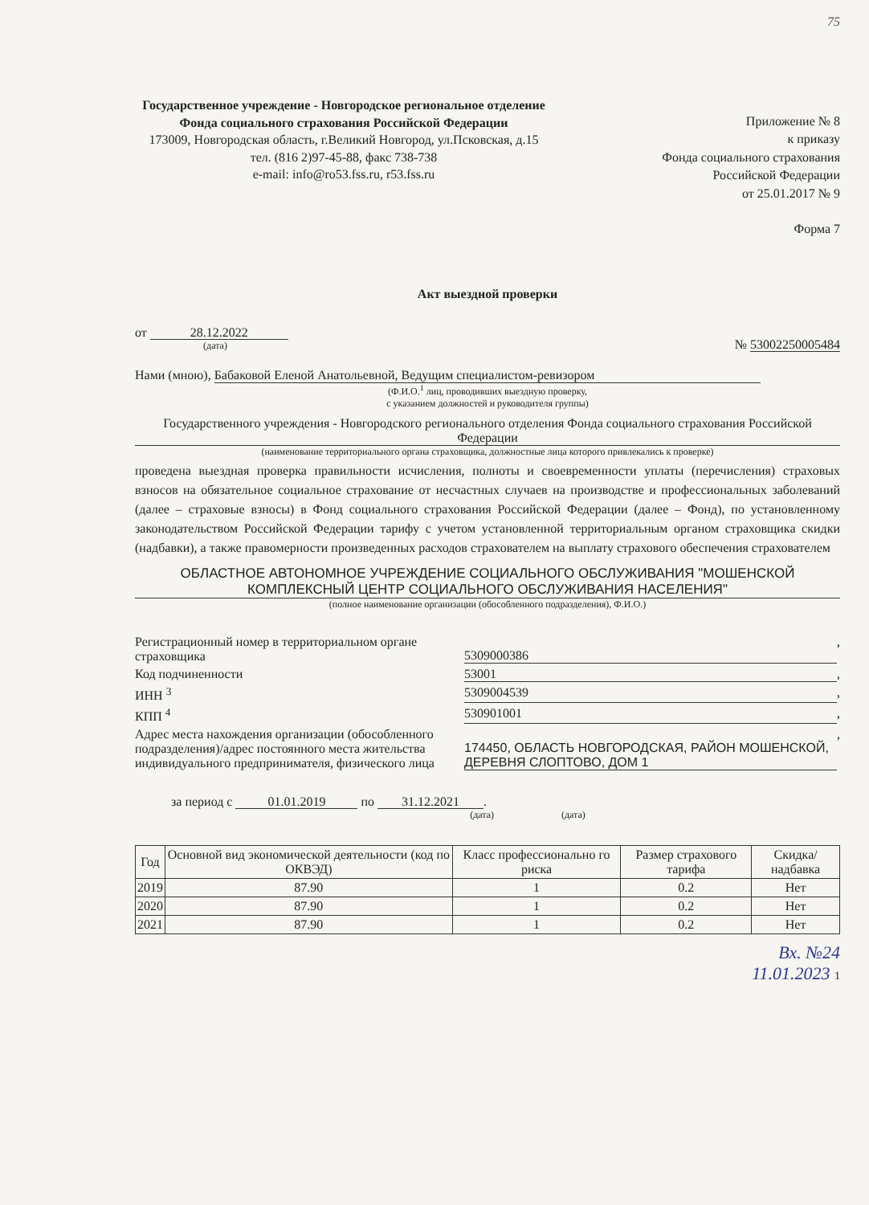75
Государственное учреждение - Новгородское региональное отделение Фонда социального страхования Российской Федерации
173009, Новгородская область, г.Великий Новгород, ул.Псковская, д.15
тел. (816 2)97-45-88, факс 738-738
e-mail: info@ro53.fss.ru, r53.fss.ru
Приложение № 8
к приказу
Фонда социального страхования
Российской Федерации
от 25.01.2017 № 9
Форма 7
Акт выездной проверки
от 28.12.2022
(дата)
№ 53002250005484
Нами (мною), Бабаковой Еленой Анатольевной, Ведущим специалистом-ревизором
(Ф.И.О.<sup>1</sup> лиц, проводивших выездную проверку,
с указанием должностей и руководителя группы)
Государственного учреждения - Новгородского регионального отделения Фонда социального страхования Российской Федерации
(наименование территориального органа страховщика, должностные лица которого привлекались к проверке)
проведена выездная проверка правильности исчисления, полноты и своевременности уплаты (перечисления) страховых взносов на обязательное социальное страхование от несчастных случаев на производстве и профессиональных заболеваний (далее – страховые взносы) в Фонд социального страхования Российской Федерации (далее – Фонд), по установленному законодательством Российской Федерации тарифу с учетом установленной территориальным органом страховщика скидки (надбавки), а также правомерности произведенных расходов страхователем на выплату страхового обеспечения страхователем
ОБЛАСТНОЕ АВТОНОМНОЕ УЧРЕЖДЕНИЕ СОЦИАЛЬНОГО ОБСЛУЖИВАНИЯ "МОШЕНСКОЙ КОМПЛЕКСНЫЙ ЦЕНТР СОЦИАЛЬНОГО ОБСЛУЖИВАНИЯ НАСЕЛЕНИЯ"
(полное наименование организации (обособленного подразделения), Ф.И.О.)
Регистрационный номер в территориальном органе страховщика
5309000386
,
Код подчиненности 53001
,
ИНН <sup>3</sup> 5309004539
,
КПП <sup>4</sup> 530901001
,
Адрес места нахождения организации (обособленного подразделения)/адрес постоянного места жительства индивидуального предпринимателя, физического лица
174450, ОБЛАСТЬ НОВГОРОДСКАЯ, РАЙОН МОШЕНСКОЙ, ДЕРЕВНЯ СЛОПТОВО, ДОМ 1
,
за период с 01.01.2019 по 31.12.2021.
(дата) (дата)
| Год | Основной вид экономической деятельности (код по ОКВЭД) | Класс профессионально го риска | Размер страхового тарифа | Скидка/надбавка |
| --- | --- | --- | --- | --- |
| 2019 | 87.90 | 1 | 0.2 | Нет |
| 2020 | 87.90 | 1 | 0.2 | Нет |
| 2021 | 87.90 | 1 | 0.2 | Нет |
Вх. №24
11.01.2023 1